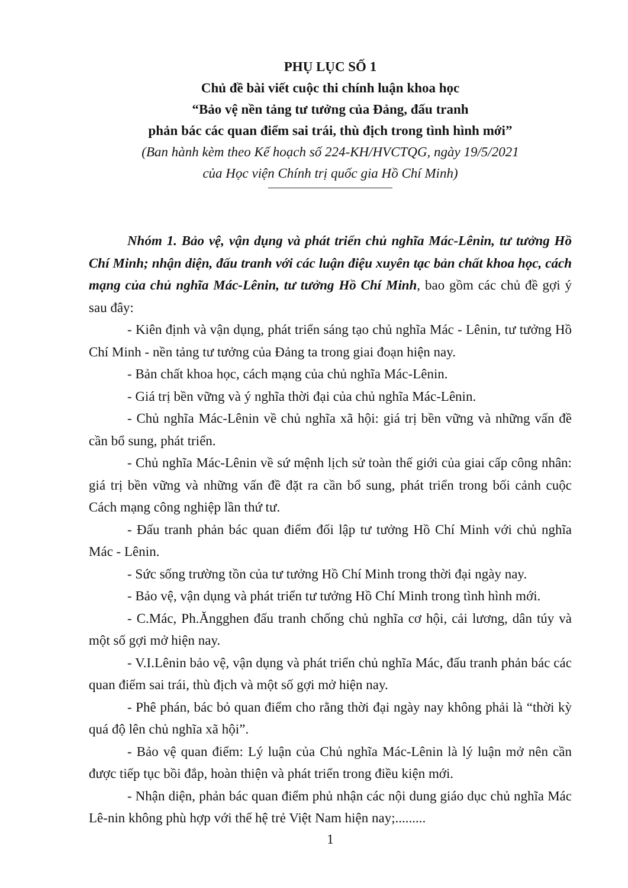PHỤ LỤC SỐ 1
Chủ đề bài viết cuộc thi chính luận khoa học
“Bảo vệ nền tảng tư tưởng của Đảng, đấu tranh
phản bác các quan điểm sai trái, thù địch trong tình hình mới”
(Ban hành kèm theo Kế hoạch số 224-KH/HVCTQG, ngày 19/5/2021
của Học viện Chính trị quốc gia Hồ Chí Minh)
Nhóm 1. Bảo vệ, vận dụng và phát triển chủ nghĩa Mác-Lênin, tư tưởng Hồ Chí Minh; nhận diện, đấu tranh với các luận điệu xuyên tạc bản chất khoa học, cách mạng của chủ nghĩa Mác-Lênin, tư tưởng Hồ Chí Minh, bao gồm các chủ đề gợi ý sau đây:
- Kiên định và vận dụng, phát triển sáng tạo chủ nghĩa Mác - Lênin, tư tưởng Hồ Chí Minh - nền tảng tư tưởng của Đảng ta trong giai đoạn hiện nay.
- Bản chất khoa học, cách mạng của chủ nghĩa Mác-Lênin.
- Giá trị bền vững và ý nghĩa thời đại của chủ nghĩa Mác-Lênin.
- Chủ nghĩa Mác-Lênin về chủ nghĩa xã hội: giá trị bền vững và những vấn đề cần bổ sung, phát triển.
- Chủ nghĩa Mác-Lênin về sứ mệnh lịch sử toàn thế giới của giai cấp công nhân: giá trị bền vững và những vấn đề đặt ra cần bổ sung, phát triển trong bối cảnh cuộc Cách mạng công nghiệp lần thứ tư.
- Đấu tranh phản bác quan điểm đối lập tư tưởng Hồ Chí Minh với chủ nghĩa Mác - Lênin.
- Sức sống trường tồn của tư tưởng Hồ Chí Minh trong thời đại ngày nay.
- Bảo vệ, vận dụng và phát triển tư tưởng Hồ Chí Minh trong tình hình mới.
- C.Mác, Ph.Ăngghen đấu tranh chống chủ nghĩa cơ hội, cải lương, dân túy và một số gợi mở hiện nay.
- V.I.Lênin bảo vệ, vận dụng và phát triển chủ nghĩa Mác, đấu tranh phản bác các quan điểm sai trái, thù địch và một số gợi mở hiện nay.
- Phê phán, bác bỏ quan điểm cho rằng thời đại ngày nay không phải là “thời kỳ quá độ lên chủ nghĩa xã hội”.
- Bảo vệ quan điểm: Lý luận của Chủ nghĩa Mác-Lênin là lý luận mở nên cần được tiếp tục bồi đắp, hoàn thiện và phát triển trong điều kiện mới.
- Nhận diện, phản bác quan điểm phủ nhận các nội dung giáo dục chủ nghĩa Mác Lê-nin không phù hợp với thế hệ trẻ Việt Nam hiện nay;.........
1